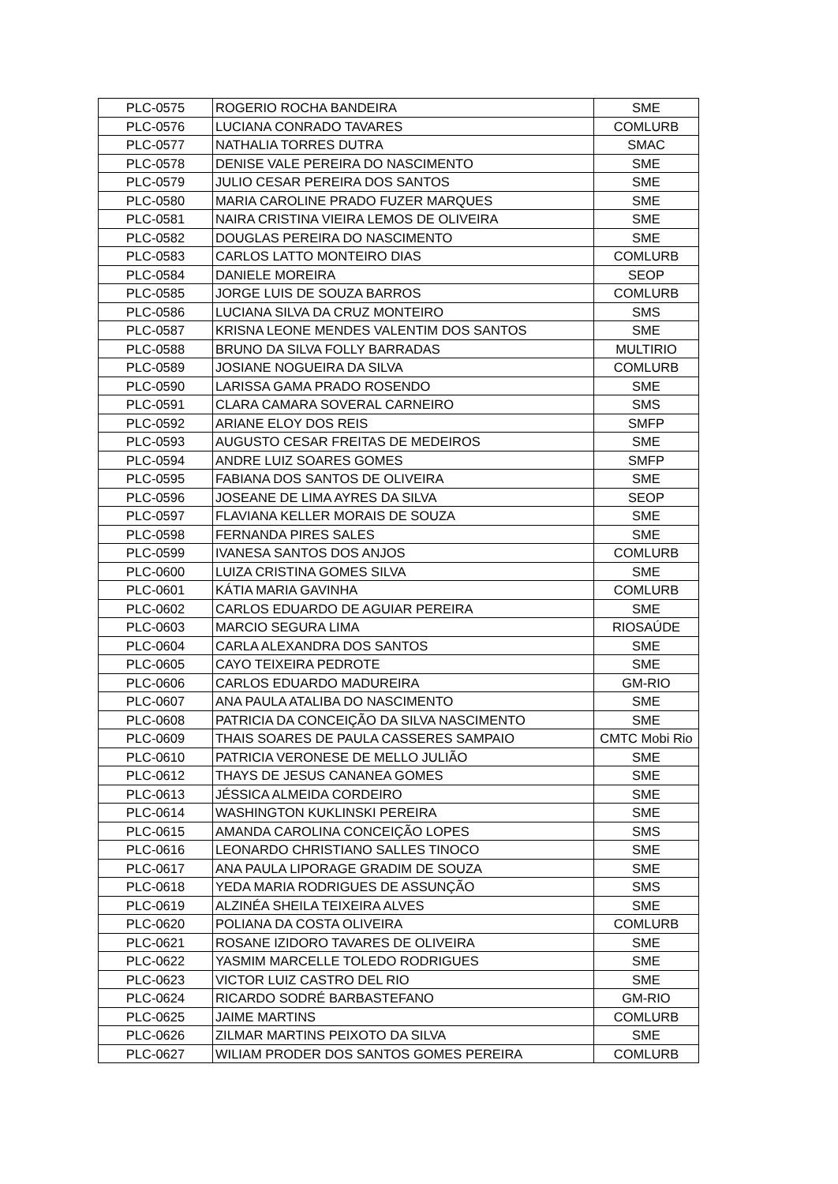| PLC-0575 | ROGERIO ROCHA BANDEIRA | SME |
| PLC-0576 | LUCIANA CONRADO TAVARES | COMLURB |
| PLC-0577 | NATHALIA TORRES DUTRA | SMAC |
| PLC-0578 | DENISE VALE PEREIRA DO NASCIMENTO | SME |
| PLC-0579 | JULIO CESAR PEREIRA DOS SANTOS | SME |
| PLC-0580 | MARIA CAROLINE PRADO FUZER MARQUES | SME |
| PLC-0581 | NAIRA CRISTINA VIEIRA LEMOS DE OLIVEIRA | SME |
| PLC-0582 | DOUGLAS PEREIRA DO NASCIMENTO | SME |
| PLC-0583 | CARLOS LATTO MONTEIRO DIAS | COMLURB |
| PLC-0584 | DANIELE MOREIRA | SEOP |
| PLC-0585 | JORGE LUIS DE SOUZA BARROS | COMLURB |
| PLC-0586 | LUCIANA SILVA DA CRUZ MONTEIRO | SMS |
| PLC-0587 | KRISNA LEONE MENDES VALENTIM DOS SANTOS | SME |
| PLC-0588 | BRUNO DA SILVA FOLLY BARRADAS | MULTIRIO |
| PLC-0589 | JOSIANE NOGUEIRA DA SILVA | COMLURB |
| PLC-0590 | LARISSA GAMA PRADO ROSENDO | SME |
| PLC-0591 | CLARA CAMARA SOVERAL CARNEIRO | SMS |
| PLC-0592 | ARIANE ELOY DOS REIS | SMFP |
| PLC-0593 | AUGUSTO CESAR FREITAS DE MEDEIROS | SME |
| PLC-0594 | ANDRE LUIZ SOARES GOMES | SMFP |
| PLC-0595 | FABIANA DOS SANTOS DE OLIVEIRA | SME |
| PLC-0596 | JOSEANE DE LIMA AYRES DA SILVA | SEOP |
| PLC-0597 | FLAVIANA KELLER MORAIS DE SOUZA | SME |
| PLC-0598 | FERNANDA PIRES SALES | SME |
| PLC-0599 | IVANESA SANTOS DOS ANJOS | COMLURB |
| PLC-0600 | LUIZA CRISTINA GOMES SILVA | SME |
| PLC-0601 | KÁTIA MARIA GAVINHA | COMLURB |
| PLC-0602 | CARLOS EDUARDO DE AGUIAR PEREIRA | SME |
| PLC-0603 | MARCIO SEGURA LIMA | RIOSAÚDE |
| PLC-0604 | CARLA ALEXANDRA DOS SANTOS | SME |
| PLC-0605 | CAYO TEIXEIRA PEDROTE | SME |
| PLC-0606 | CARLOS EDUARDO MADUREIRA | GM-RIO |
| PLC-0607 | ANA PAULA ATALIBA DO NASCIMENTO | SME |
| PLC-0608 | PATRICIA DA CONCEIÇÃO DA SILVA NASCIMENTO | SME |
| PLC-0609 | THAIS SOARES DE PAULA CASSERES SAMPAIO | CMTC Mobi Rio |
| PLC-0610 | PATRICIA VERONESE DE MELLO JULIÃO | SME |
| PLC-0612 | THAYS DE JESUS CANANEA GOMES | SME |
| PLC-0613 | JÉSSICA ALMEIDA CORDEIRO | SME |
| PLC-0614 | WASHINGTON KUKLINSKI PEREIRA | SME |
| PLC-0615 | AMANDA CAROLINA CONCEIÇÃO LOPES | SMS |
| PLC-0616 | LEONARDO CHRISTIANO SALLES TINOCO | SME |
| PLC-0617 | ANA PAULA LIPORAGE GRADIM DE SOUZA | SME |
| PLC-0618 | YEDA MARIA RODRIGUES DE ASSUNÇÃO | SMS |
| PLC-0619 | ALZINÉA SHEILA TEIXEIRA ALVES | SME |
| PLC-0620 | POLIANA DA COSTA OLIVEIRA | COMLURB |
| PLC-0621 | ROSANE IZIDORO TAVARES DE OLIVEIRA | SME |
| PLC-0622 | YASMIM MARCELLE TOLEDO RODRIGUES | SME |
| PLC-0623 | VICTOR LUIZ CASTRO DEL RIO | SME |
| PLC-0624 | RICARDO SODRÉ BARBASTEFANO | GM-RIO |
| PLC-0625 | JAIME MARTINS | COMLURB |
| PLC-0626 | ZILMAR MARTINS PEIXOTO DA SILVA | SME |
| PLC-0627 | WILIAM PRODER DOS SANTOS GOMES PEREIRA | COMLURB |